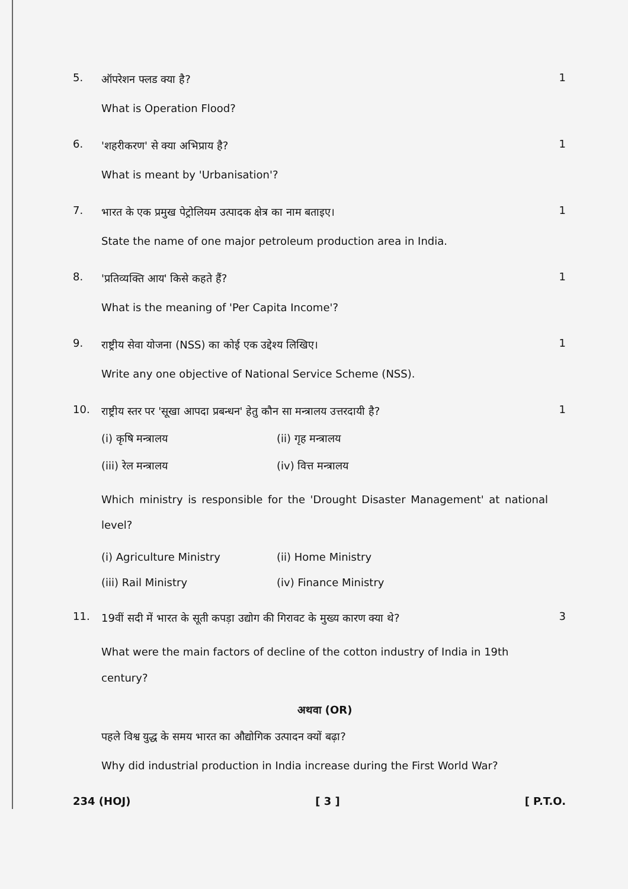5.
ऑपरेशन फ्लड क्या है?
What is Operation Flood?
1
6.
'शहरीकरण' से क्या अभिप्राय है?
What is meant by 'Urbanisation'?
1
7.
भारत के एक प्रमुख पेट्रोलियम उत्पादक क्षेत्र का नाम बताइए।
State the name of one major petroleum production area in India.
1
8.
'प्रतिव्यक्ति आय' किसे कहते हैं?
What is the meaning of 'Per Capita Income'?
1
9.
राष्ट्रीय सेवा योजना (NSS) का कोई एक उद्देश्य लिखिए।
Write any one objective of National Service Scheme (NSS).
1
10.
राष्ट्रीय स्तर पर 'सूखा आपदा प्रबन्धन' हेतु कौन सा मन्त्रालय उत्तरदायी है?
(i) कृषि मन्त्रालय (ii) गृह मन्त्रालय
(iii) रेल मन्त्रालय (iv) वित्त मन्त्रालय
Which ministry is responsible for the 'Drought Disaster Management' at national level?
(i) Agriculture Ministry (ii) Home Ministry
(iii) Rail Ministry (iv) Finance Ministry
1
11.
19वीं सदी में भारत के सूती कपड़ा उद्योग की गिरावट के मुख्य कारण क्या थे?
What were the main factors of decline of the cotton industry of India in 19th century?
अथवा (OR)
पहले विश्व युद्ध के समय भारत का औद्योगिक उत्पादन क्यों बढ़ा?
Why did industrial production in India increase during the First World War?
3
234 (HOJ) [ 3 ] [ P.T.O.